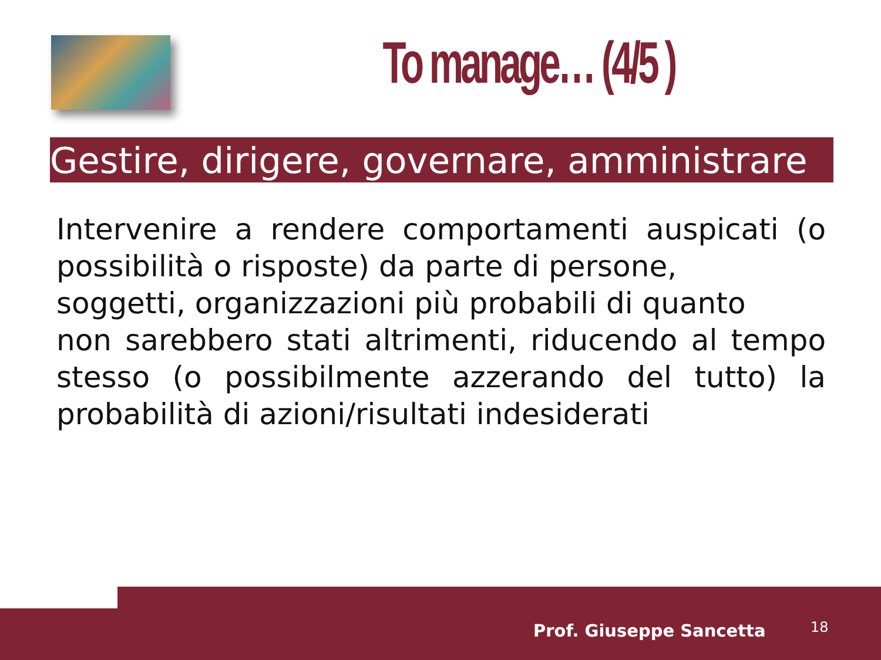To manage… (4/5 )
Gestire, dirigere, governare, amministrare
Intervenire a rendere comportamenti auspicati (o possibilità o risposte) da parte di persone,
soggetti, organizzazioni più probabili di quanto
non sarebbero stati altrimenti, riducendo al tempo stesso (o possibilmente azzerando del tutto) la probabilità di azioni/risultati indesiderati
Prof. Giuseppe Sancetta 18